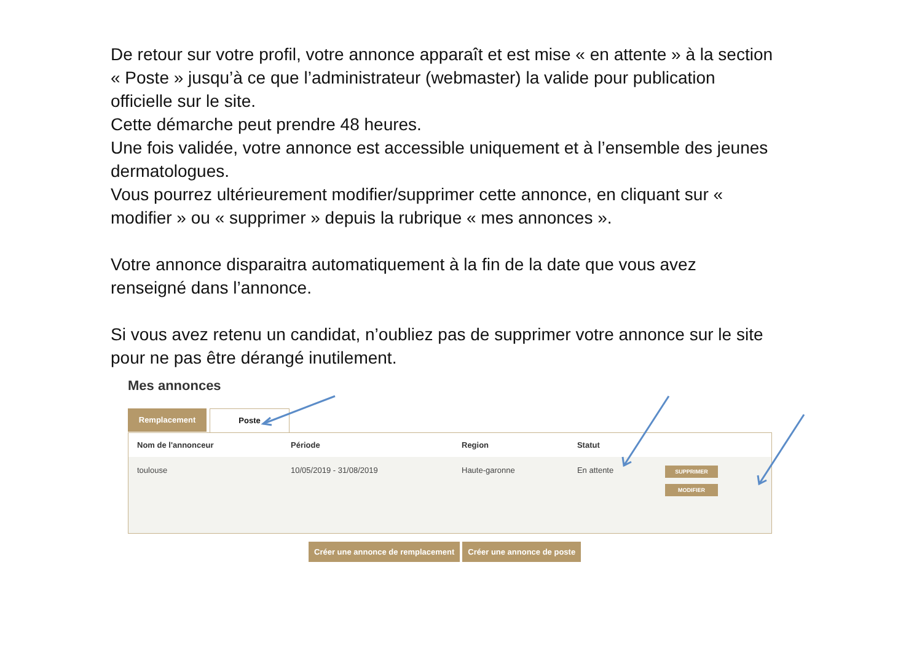De retour sur votre profil, votre annonce apparaît et est mise « en attente » à la section « Poste » jusqu’à ce que l’administrateur (webmaster) la valide pour publication officielle sur le site.
Cette démarche peut prendre 48 heures.
Une fois validée, votre annonce est accessible uniquement et à l’ensemble des jeunes dermatologues.
Vous pourrez ultérieurement modifier/supprimer cette annonce, en cliquant sur « modifier » ou « supprimer » depuis la rubrique « mes annonces ».
Votre annonce disparaitra automatiquement à la fin de la date que vous avez renseigné dans l’annonce.
Si vous avez retenu un candidat, n’oubliez pas de supprimer votre annonce sur le site pour ne pas être dérangé inutilement.
Mes annonces
Remplacement Poste
| Nom de l'annonceur | Période | Region | Statut | |
| --- | --- | --- | --- | --- |
| toulouse | 10/05/2019 - 31/08/2019 | Haute-garonne | En attente | SUPPRIMER MODIFIER |
Créer une annonce de remplacement
Créer une annonce de poste